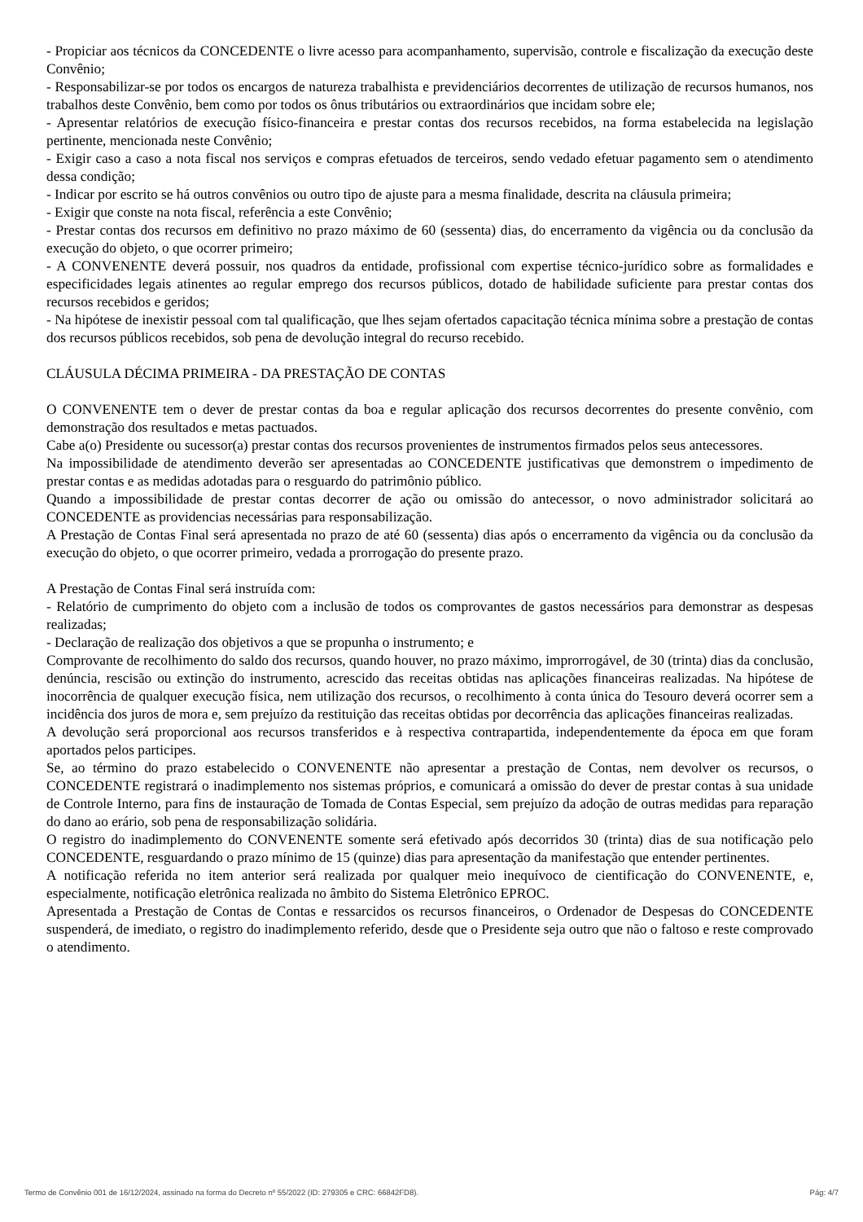- Propiciar aos técnicos da CONCEDENTE o livre acesso para acompanhamento, supervisão, controle e fiscalização da execução deste Convênio;
- Responsabilizar-se por todos os encargos de natureza trabalhista e previdenciários decorrentes de utilização de recursos humanos, nos trabalhos deste Convênio, bem como por todos os ônus tributários ou extraordinários que incidam sobre ele;
- Apresentar relatórios de execução físico-financeira e prestar contas dos recursos recebidos, na forma estabelecida na legislação pertinente, mencionada neste Convênio;
- Exigir caso a caso a nota fiscal nos serviços e compras efetuados de terceiros, sendo vedado efetuar pagamento sem o atendimento dessa condição;
- Indicar por escrito se há outros convênios ou outro tipo de ajuste para a mesma finalidade, descrita na cláusula primeira;
- Exigir que conste na nota fiscal, referência a este Convênio;
- Prestar contas dos recursos em definitivo no prazo máximo de 60 (sessenta) dias, do encerramento da vigência ou da conclusão da execução do objeto, o que ocorrer primeiro;
- A CONVENENTE deverá possuir, nos quadros da entidade, profissional com expertise técnico-jurídico sobre as formalidades e especificidades legais atinentes ao regular emprego dos recursos públicos, dotado de habilidade suficiente para prestar contas dos recursos recebidos e geridos;
- Na hipótese de inexistir pessoal com tal qualificação, que lhes sejam ofertados capacitação técnica mínima sobre a prestação de contas dos recursos públicos recebidos, sob pena de devolução integral do recurso recebido.
CLÁUSULA DÉCIMA PRIMEIRA - DA PRESTAÇÃO DE CONTAS
O CONVENENTE tem o dever de prestar contas da boa e regular aplicação dos recursos decorrentes do presente convênio, com demonstração dos resultados e metas pactuados.
Cabe a(o) Presidente ou sucessor(a) prestar contas dos recursos provenientes de instrumentos firmados pelos seus antecessores.
Na impossibilidade de atendimento deverão ser apresentadas ao CONCEDENTE justificativas que demonstrem o impedimento de prestar contas e as medidas adotadas para o resguardo do patrimônio público.
Quando a impossibilidade de prestar contas decorrer de ação ou omissão do antecessor, o novo administrador solicitará ao CONCEDENTE as providencias necessárias para responsabilização.
A Prestação de Contas Final será apresentada no prazo de até 60 (sessenta) dias após o encerramento da vigência ou da conclusão da execução do objeto, o que ocorrer primeiro, vedada a prorrogação do presente prazo.
A Prestação de Contas Final será instruída com:
- Relatório de cumprimento do objeto com a inclusão de todos os comprovantes de gastos necessários para demonstrar as despesas realizadas;
- Declaração de realização dos objetivos a que se propunha o instrumento; e
Comprovante de recolhimento do saldo dos recursos, quando houver, no prazo máximo, improrrogável, de 30 (trinta) dias da conclusão, denúncia, rescisão ou extinção do instrumento, acrescido das receitas obtidas nas aplicações financeiras realizadas. Na hipótese de inocorrência de qualquer execução física, nem utilização dos recursos, o recolhimento à conta única do Tesouro deverá ocorrer sem a incidência dos juros de mora e, sem prejuízo da restituição das receitas obtidas por decorrência das aplicações financeiras realizadas.
A devolução será proporcional aos recursos transferidos e à respectiva contrapartida, independentemente da época em que foram aportados pelos participes.
Se, ao término do prazo estabelecido o CONVENENTE não apresentar a prestação de Contas, nem devolver os recursos, o CONCEDENTE registrará o inadimplemento nos sistemas próprios, e comunicará a omissão do dever de prestar contas à sua unidade de Controle Interno, para fins de instauração de Tomada de Contas Especial, sem prejuízo da adoção de outras medidas para reparação do dano ao erário, sob pena de responsabilização solidária.
O registro do inadimplemento do CONVENENTE somente será efetivado após decorridos 30 (trinta) dias de sua notificação pelo CONCEDENTE, resguardando o prazo mínimo de 15 (quinze) dias para apresentação da manifestação que entender pertinentes.
A notificação referida no item anterior será realizada por qualquer meio inequívoco de cientificação do CONVENENTE, e, especialmente, notificação eletrônica realizada no âmbito do Sistema Eletrônico EPROC.
Apresentada a Prestação de Contas de Contas e ressarcidos os recursos financeiros, o Ordenador de Despesas do CONCEDENTE suspenderá, de imediato, o registro do inadimplemento referido, desde que o Presidente seja outro que não o faltoso e reste comprovado o atendimento.
Termo de Convênio 001 de 16/12/2024, assinado na forma do Decreto nº 55/2022 (ID: 279305 e CRC: 66842FD8). Pág: 4/7